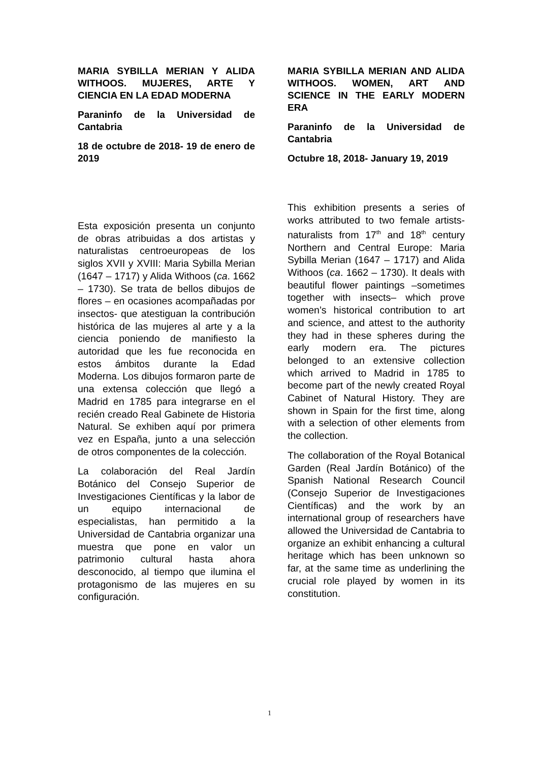MARIA SYBILLA MERIAN Y ALIDA WITHOOS. MUJERES, ARTE Y CIENCIA EN LA EDAD MODERNA
Paraninfo de la Universidad de Cantabria
18 de octubre de 2018- 19 de enero de 2019
Esta exposición presenta un conjunto de obras atribuidas a dos artistas y naturalistas centroeuropeas de los siglos XVII y XVIII: Maria Sybilla Merian (1647 – 1717) y Alida Withoos (ca. 1662 – 1730). Se trata de bellos dibujos de flores – en ocasiones acompañadas por insectos- que atestiguan la contribución histórica de las mujeres al arte y a la ciencia poniendo de manifiesto la autoridad que les fue reconocida en estos ámbitos durante la Edad Moderna. Los dibujos formaron parte de una extensa colección que llegó a Madrid en 1785 para integrarse en el recién creado Real Gabinete de Historia Natural. Se exhiben aquí por primera vez en España, junto a una selección de otros componentes de la colección.
La colaboración del Real Jardín Botánico del Consejo Superior de Investigaciones Científicas y la labor de un equipo internacional de especialistas, han permitido a la Universidad de Cantabria organizar una muestra que pone en valor un patrimonio cultural hasta ahora desconocido, al tiempo que ilumina el protagonismo de las mujeres en su configuración.
MARIA SYBILLA MERIAN AND ALIDA WITHOOS. WOMEN, ART AND SCIENCE IN THE EARLY MODERN ERA
Paraninfo de la Universidad de Cantabria
Octubre 18, 2018- January 19, 2019
This exhibition presents a series of works attributed to two female artists-naturalists from 17<sup>th</sup> and 18<sup>th</sup> century Northern and Central Europe: Maria Sybilla Merian (1647 – 1717) and Alida Withoos (ca. 1662 – 1730). It deals with beautiful flower paintings –sometimes together with insects– which prove women’s historical contribution to art and science, and attest to the authority they had in these spheres during the early modern era. The pictures belonged to an extensive collection which arrived to Madrid in 1785 to become part of the newly created Royal Cabinet of Natural History. They are shown in Spain for the first time, along with a selection of other elements from the collection.
The collaboration of the Royal Botanical Garden (Real Jardín Botánico) of the Spanish National Research Council (Consejo Superior de Investigaciones Científicas) and the work by an international group of researchers have allowed the Universidad de Cantabria to organize an exhibit enhancing a cultural heritage which has been unknown so far, at the same time as underlining the crucial role played by women in its constitution.
1